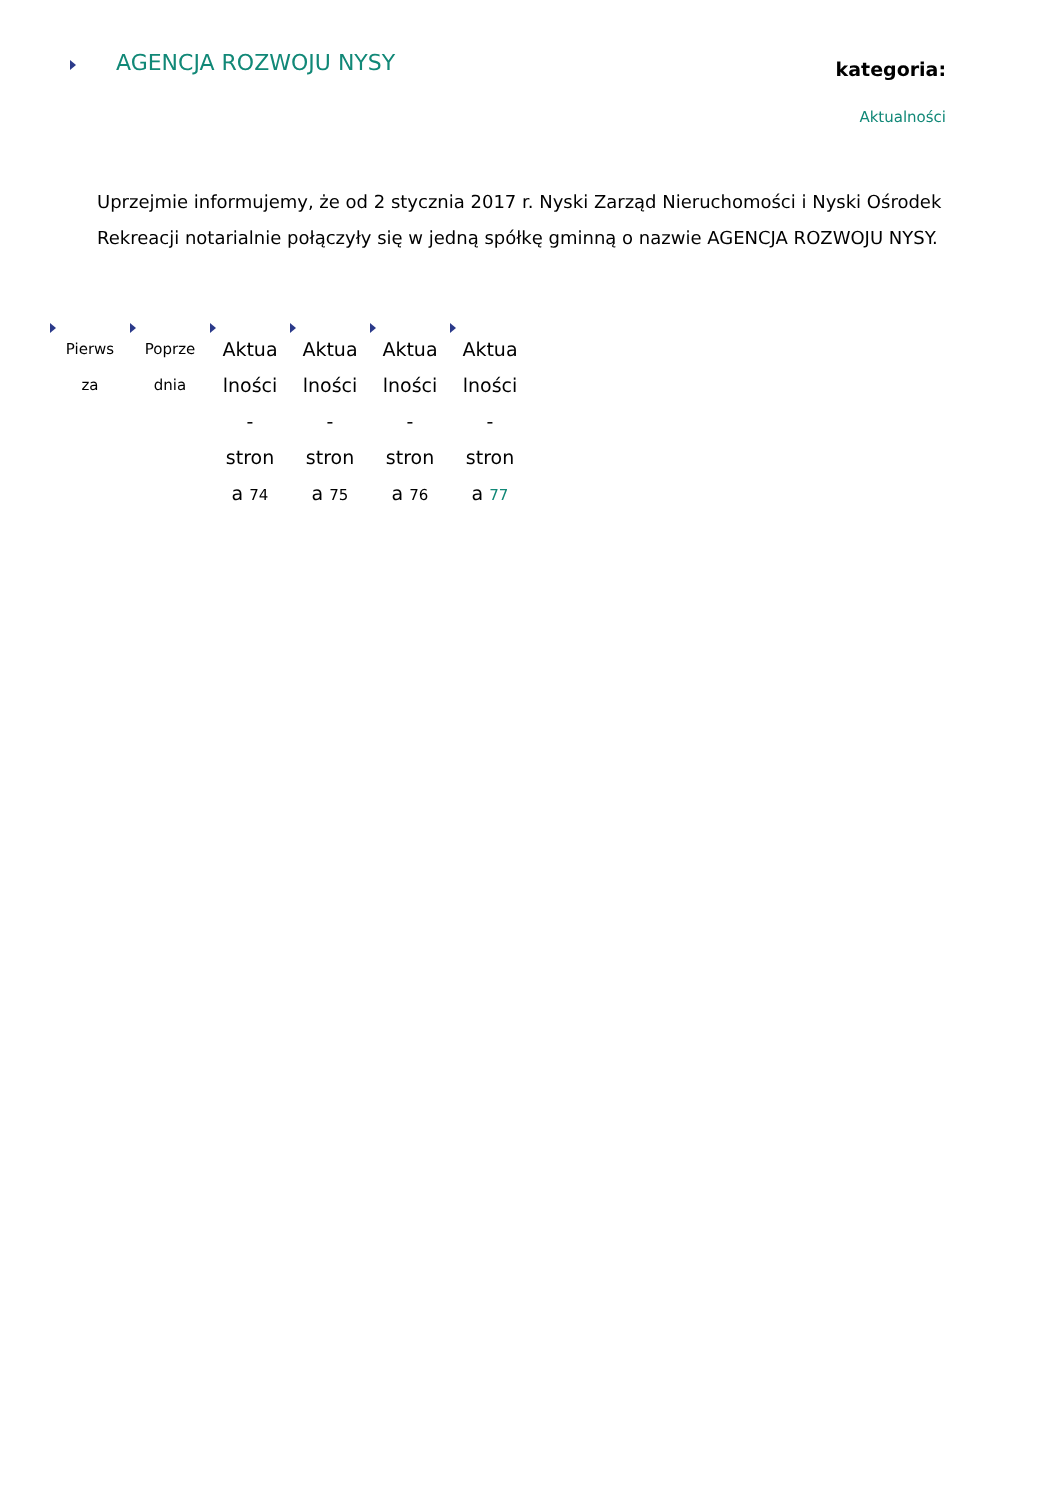AGENCJA ROZWOJU NYSY
kategoria:
Aktualności
Uprzejmie informujemy, że od 2 stycznia 2017 r. Nyski Zarząd Nieruchomości i Nyski Ośrodek Rekreacji notarialnie połączyły się w jedną spółkę gminną o nazwie AGENCJA ROZWOJU NYSY.
Pierws
za
Poprze
dnia
Aktua
lności
-
stron
a 74
Aktua
lności
-
stron
a 75
Aktua
lności
-
stron
a 76
Aktua
lności
-
stron
a 77